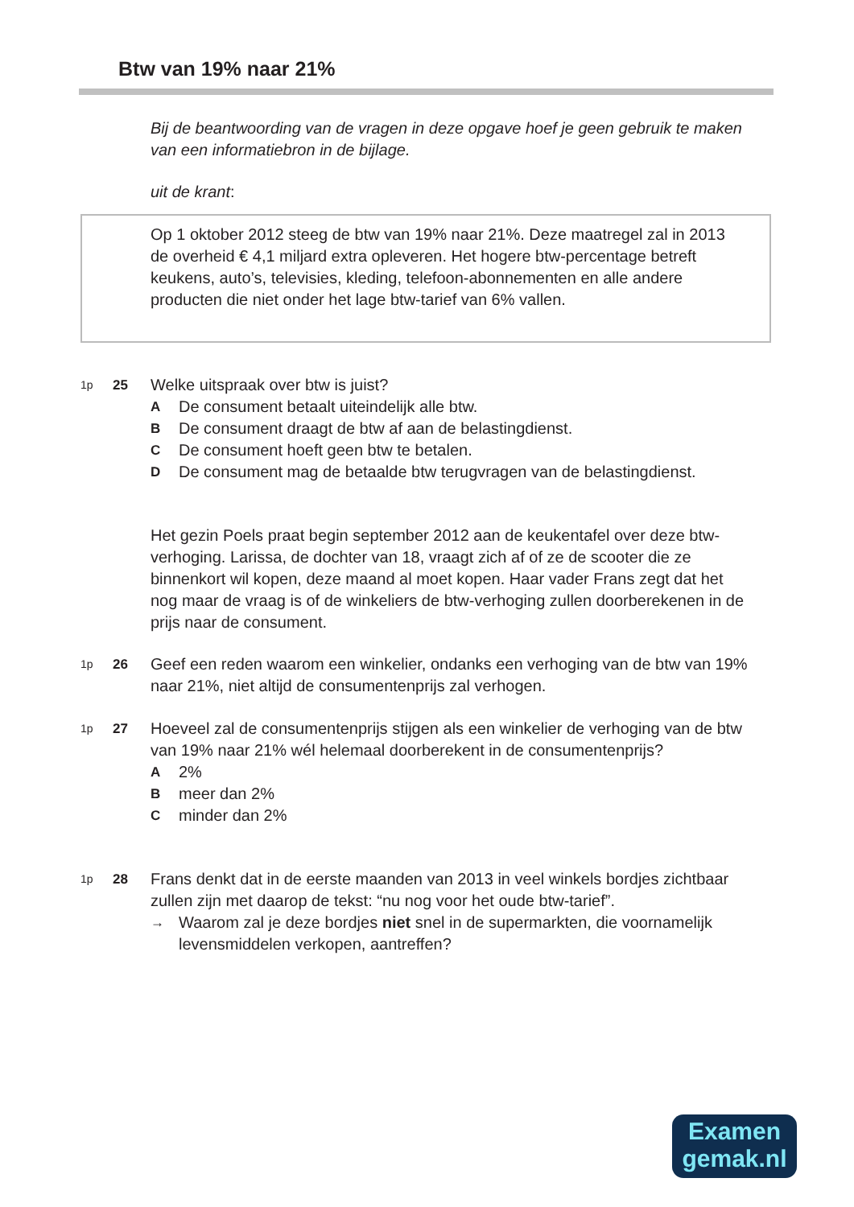Btw van 19% naar 21%
Bij de beantwoording van de vragen in deze opgave hoef je geen gebruik te maken van een informatiebron in de bijlage.
uit de krant:
Op 1 oktober 2012 steeg de btw van 19% naar 21%. Deze maatregel zal in 2013 de overheid € 4,1 miljard extra opleveren. Het hogere btw-percentage betreft keukens, auto’s, televisies, kleding, telefoon-abonnementen en alle andere producten die niet onder het lage btw-tarief van 6% vallen.
1p
25
Welke uitspraak over btw is juist?
A De consument betaalt uiteindelijk alle btw.
B De consument draagt de btw af aan de belastingdienst.
C De consument hoeft geen btw te betalen.
D De consument mag de betaalde btw terugvragen van de belastingdienst.
Het gezin Poels praat begin september 2012 aan de keukentafel over deze btw-verhoging. Larissa, de dochter van 18, vraagt zich af of ze de scooter die ze binnenkort wil kopen, deze maand al moet kopen. Haar vader Frans zegt dat het nog maar de vraag is of de winkeliers de btw-verhoging zullen doorberekenen in de prijs naar de consument.
1p
26
Geef een reden waarom een winkelier, ondanks een verhoging van de btw van 19% naar 21%, niet altijd de consumentenprijs zal verhogen.
1p
27
Hoeveel zal de consumentenprijs stijgen als een winkelier de verhoging van de btw van 19% naar 21% wél helemaal doorberekent in de consumentenprijs?
A 2%
Bmeer dan 2%
Cminder dan 2%
1p
28
Frans denkt dat in de eerste maanden van 2013 in veel winkels bordjes zichtbaar zullen zijn met daarop de tekst: “nu nog voor het oude btw-tarief”.
→ Waarom zal je deze bordjes niet snel in de supermarkten, die voornamelijk levensmiddelen verkopen, aantreffen?
Examen
gemak.nl